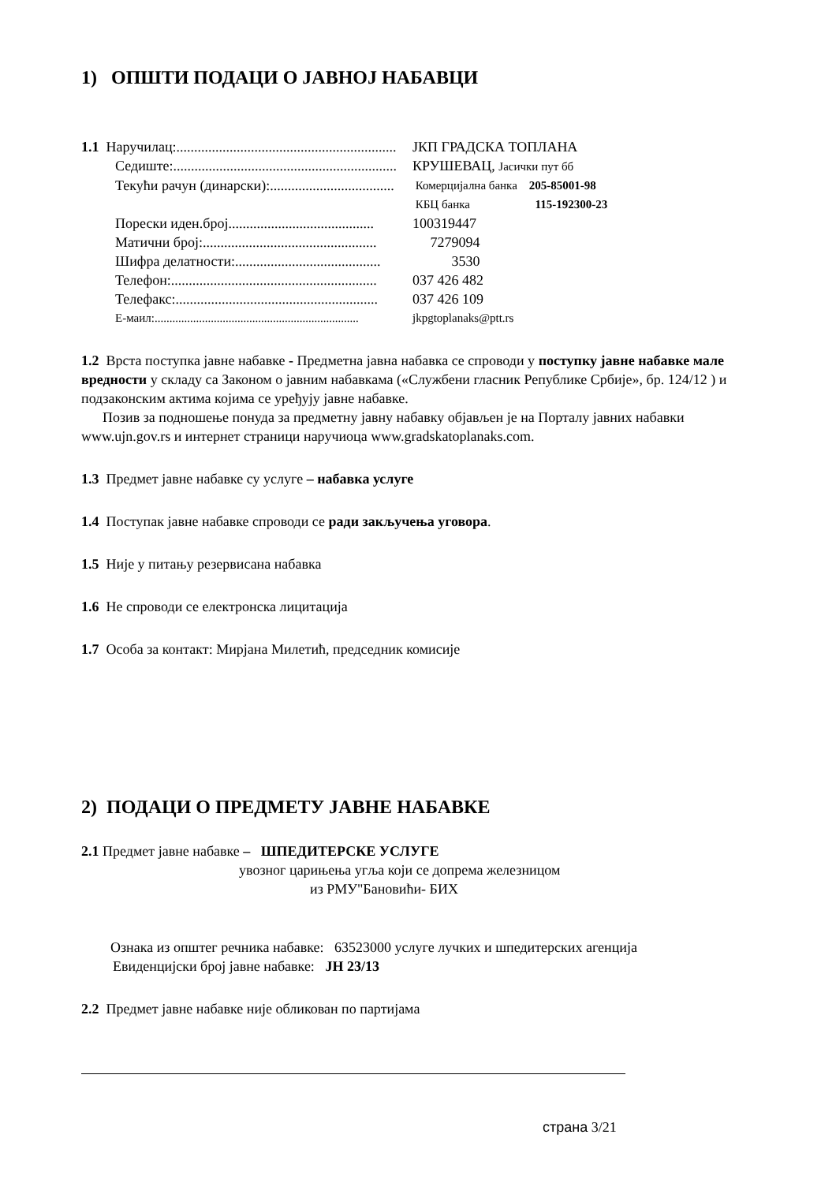1) ОПШТИ ПОДАЦИ О ЈАВНОЈ НАБАВЦИ
1.1 Наручилац:.............................................................. ЈКП ГРАДСКА ТОПЛАНА
Седиште:............................................................... КРУШЕВАЦ, Јасички пут бб
Текући рачун (динарски):................................... Комерцијална банка 205-85001-98
КБЦ банка 115-192300-23
Порески иден.број......................................... 100319447
Матични број:................................................. 7279094
Шифра делатности:......................................... 3530
Телефон:.......................................................... 037 426 482
Телефакс:......................................................... 037 426 109
Е-маил:..................................................................... jkpgtoplanaks@ptt.rs
1.2 Врста поступка јавне набавке - Предметна јавна набавка се спроводи у поступку јавне набавке мале вредности у складу са Законом о јавним набавкама («Службени гласник Републике Србије», бр. 124/12 ) и подзаконским актима којима се уређују јавне набавке.
Позив за подношење понуда за предметну јавну набавку објављен је на Порталу јавних набавки www.ujn.gov.rs и интернет страници наручиоца www.gradskatoplanaks.com.
1.3 Предмет јавне набавке су услуге – набавка услуге
1.4 Поступак јавне набавке спроводи се ради закључења уговора.
1.5 Није у питању резервисана набавка
1.6 Не спроводи се електронска лицитација
1.7 Особа за контакт: Мирјана Милетић, председник комисије
2) ПОДАЦИ О ПРЕДМЕТУ ЈАВНЕ НАБАВКЕ
2.1 Предмет јавне набавке – ШПЕДИТЕРСКЕ УСЛУГЕ
увозног царињења угља који се допрема железницом
из РМУ"Бановићи- БИХ
Ознака из општег речника набавке: 63523000 услуге лучких и шпедитерских агенција
Евиденцијски број јавне набавке: ЈН 23/13
2.2 Предмет јавне набавке није обликован по партијама
страна 3/21